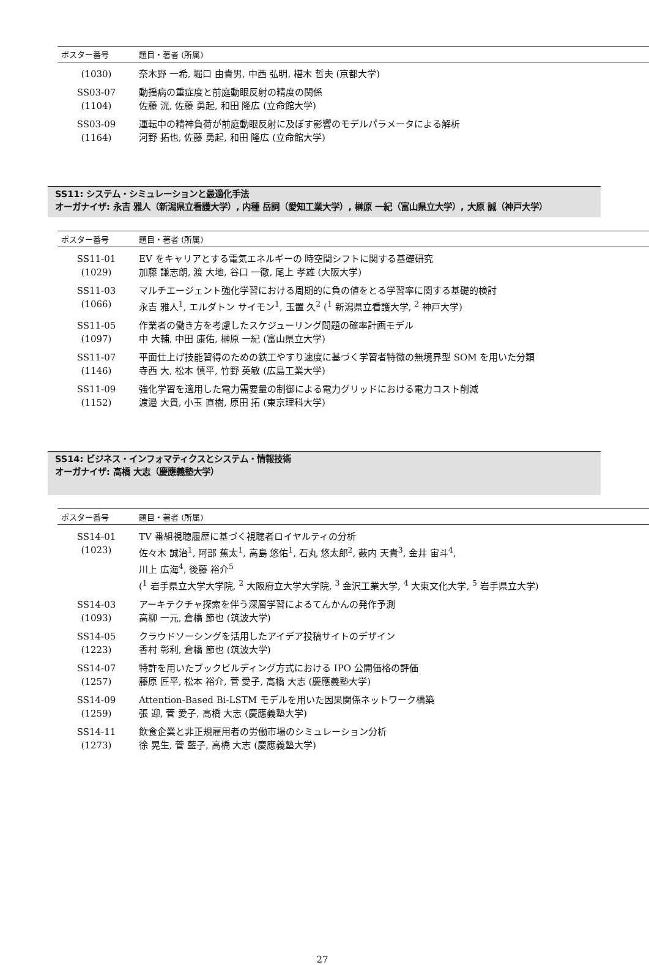| ポスター番号 | 題目・著者 (所属) |
| --- | --- |
| (1030) | 奈木野 一希, 堀口 由貴男, 中西 弘明, 椹木 哲夫 (京都大学) |
| SS03-07 (1104) | 動揺病の重症度と前庭動眼反射の精度の関係 佐藤 洸, 佐藤 勇起, 和田 隆広 (立命館大学) |
| SS03-09 (1164) | 運転中の精神負荷が前庭動眼反射に及ぼす影響のモデルパラメータによる解析 河野 拓也, 佐藤 勇起, 和田 隆広 (立命館大学) |
SS11: システム・シミュレーションと最適化手法
オーガナイザ: 永吉 雅人（新潟県立看護大学）, 内種 岳詞（愛知工業大学）, 榊原 一紀（富山県立大学）, 大原 誠（神戸大学）
| ポスター番号 | 題目・著者 (所属) |
| --- | --- |
| SS11-01 (1029) | EV をキャリアとする電気エネルギーの 時空間シフトに関する基礎研究 加藤 謙志朗, 渡 大地, 谷口 一徹, 尾上 孝雄 (大阪大学) |
| SS11-03 (1066) | マルチエージェント強化学習における周期的に負の値をとる学習率に関する基礎的検討 永吉 雅人<sup>1</sup>, エルダトン サイモン<sup>1</sup>, 玉置 久<sup>2</sup> (<sup>1</sup> 新潟県立看護大学, <sup>2</sup> 神戸大学) |
| SS11-05 (1097) | 作業者の働き方を考慮したスケジューリング問題の確率計画モデル 中 大輔, 中田 康佑, 榊原 一紀 (富山県立大学) |
| SS11-07 (1146) | 平面仕上げ技能習得のための鉄工やすり速度に基づく学習者特徴の無境界型 SOM を用いた分類 寺西 大, 松本 慎平, 竹野 英敏 (広島工業大学) |
| SS11-09 (1152) | 強化学習を適用した電力需要量の制御による電力グリッドにおける電力コスト削減 渡邉 大貴, 小玉 直樹, 原田 拓 (東京理科大学) |
SS14: ビジネス・インフォマティクスとシステム・情報技術
オーガナイザ: 高橋 大志（慶應義塾大学）
| ポスター番号 | 題目・著者 (所属) |
| --- | --- |
| SS14-01 (1023) | TV 番組視聴履歴に基づく視聴者ロイヤルティの分析 佐々木 誠治<sup>1</sup>, 阿部 蕉太<sup>1</sup>, 高島 悠佑<sup>1</sup>, 石丸 悠太郎<sup>2</sup>, 薮内 天貴<sup>3</sup>, 金井 宙斗<sup>4</sup>, 川上 広海<sup>4</sup>, 後藤 裕介<sup>5</sup> (<sup>1</sup> 岩手県立大学大学院, <sup>2</sup> 大阪府立大学大学院, <sup>3</sup> 金沢工業大学, <sup>4</sup> 大東文化大学, <sup>5</sup> 岩手県立大学) |
| SS14-03 (1093) | アーキテクチャ探索を伴う深層学習によるてんかんの発作予測 高柳 一元, 倉橋 節也 (筑波大学) |
| SS14-05 (1223) | クラウドソーシングを活用したアイデア投稿サイトのデザイン 香村 彰利, 倉橋 節也 (筑波大学) |
| SS14-07 (1257) | 特許を用いたブックビルディング方式における IPO 公開価格の評価 藤原 匠平, 松本 裕介, 菅 愛子, 高橋 大志 (慶應義塾大学) |
| SS14-09 (1259) | Attention-Based Bi-LSTM モデルを用いた因果関係ネットワーク構築 張 迎, 菅 愛子, 高橋 大志 (慶應義塾大学) |
| SS14-11 (1273) | 飲食企業と非正規雇用者の労働市場のシミュレーション分析 徐 晃生, 菅 藍子, 高橋 大志 (慶應義塾大学) |
27